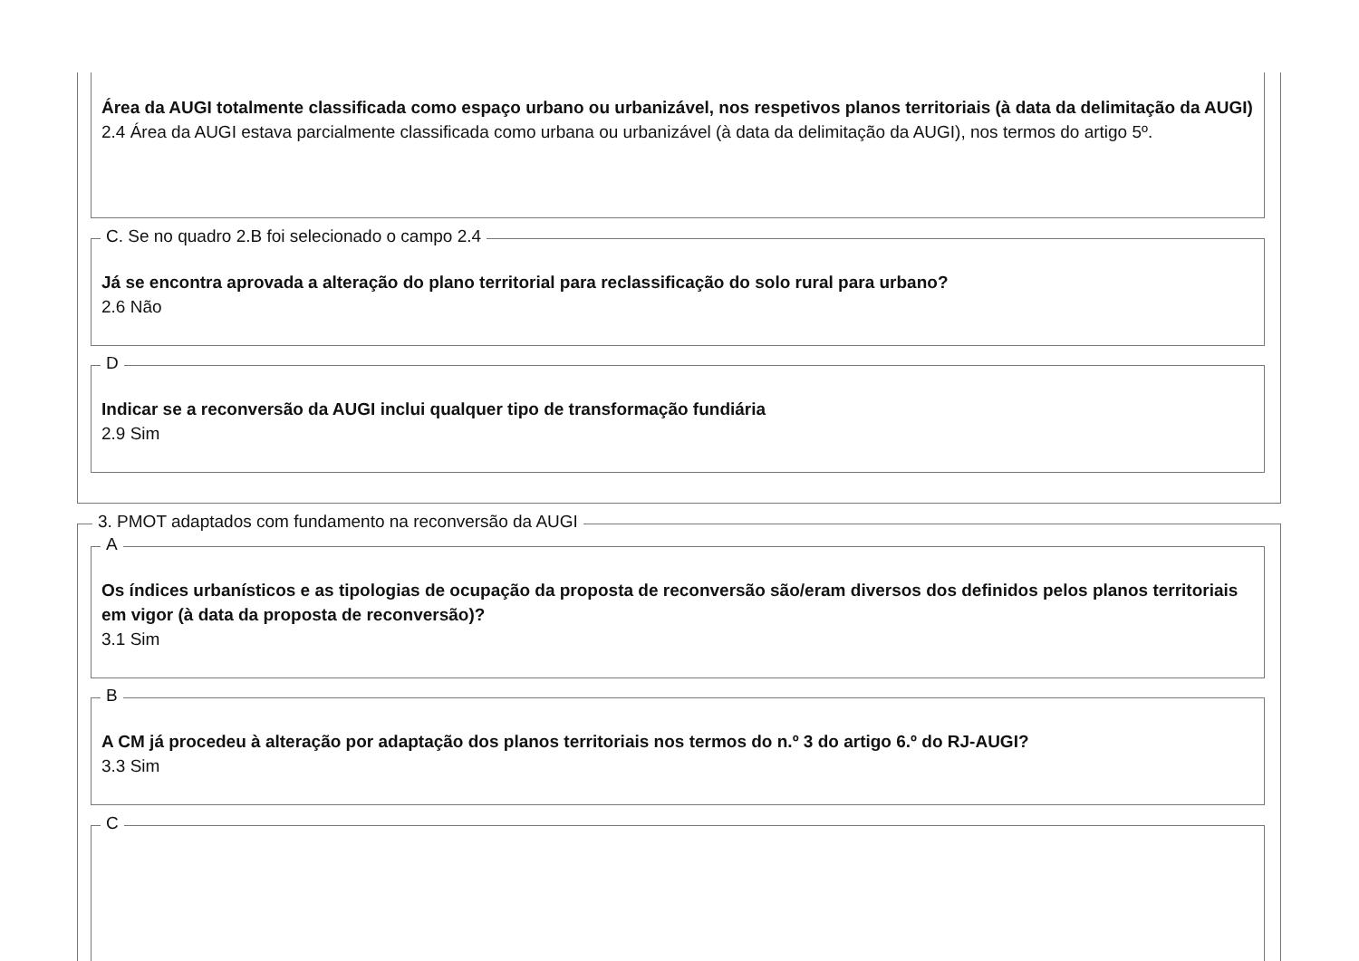Área da AUGI totalmente classificada como espaço urbano ou urbanizável, nos respetivos planos territoriais (à data da delimitação da AUGI)
2.4 Área da AUGI estava parcialmente classificada como urbana ou urbanizável (à data da delimitação da AUGI), nos termos do artigo 5º.
C. Se no quadro 2.B foi selecionado o campo 2.4
Já se encontra aprovada a alteração do plano territorial para reclassificação do solo rural para urbano?
2.6 Não
D
Indicar se a reconversão da AUGI inclui qualquer tipo de transformação fundiária
2.9 Sim
3. PMOT adaptados com fundamento na reconversão da AUGI
A
Os índices urbanísticos e as tipologias de ocupação da proposta de reconversão são/eram diversos dos definidos pelos planos territoriais em vigor (à data da proposta de reconversão)?
3.1 Sim
B
A CM já procedeu à alteração por adaptação dos planos territoriais nos termos do n.º 3 do artigo 6.º do RJ-AUGI?
3.3 Sim
C